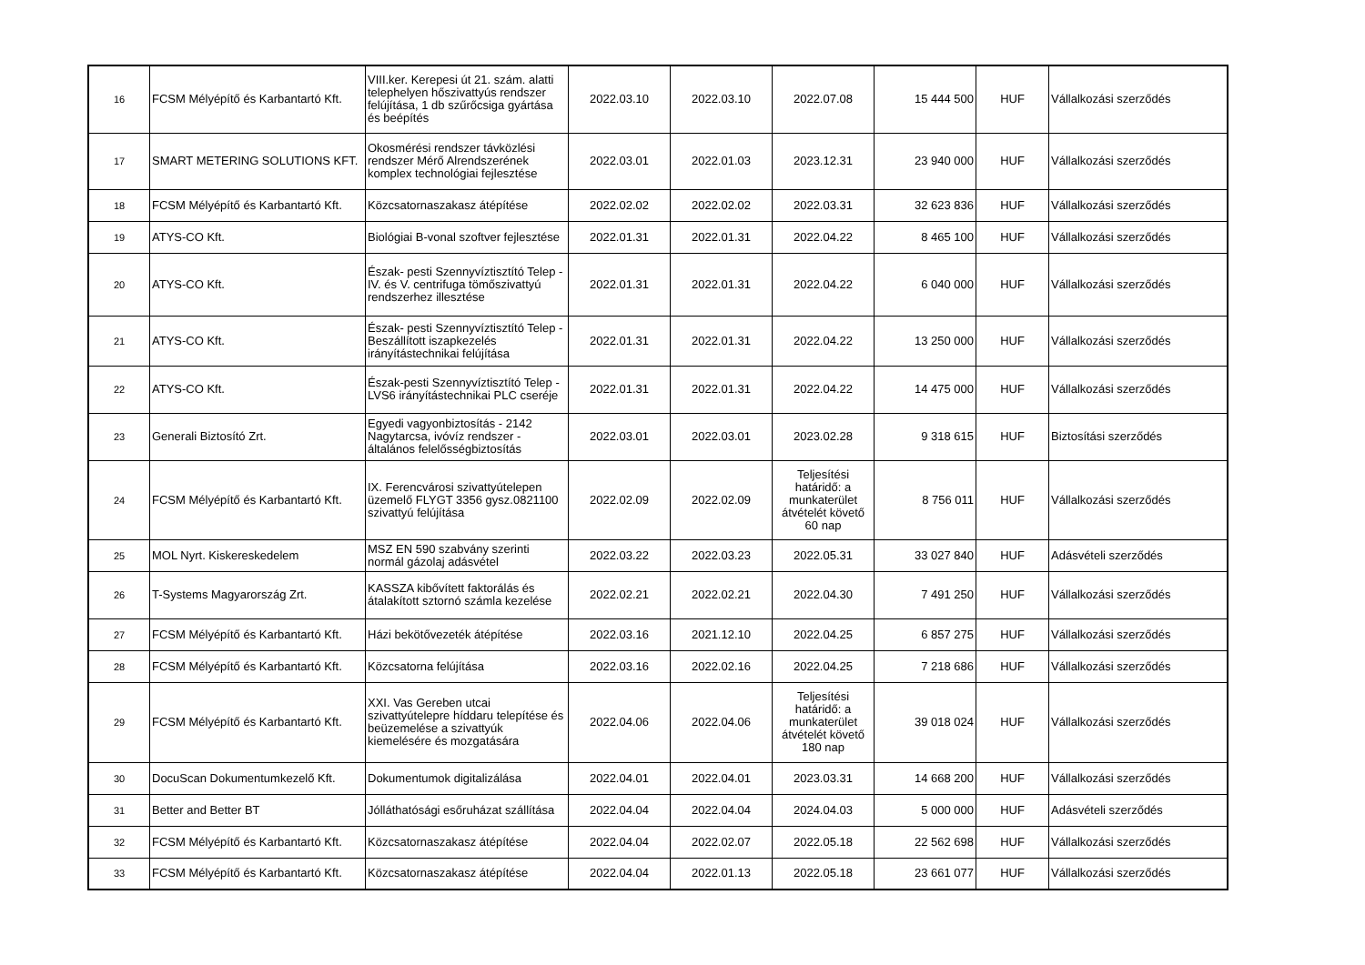| 16 | FCSM Mélyépítő és Karbantartó Kft. | VIII.ker. Kerepesi út 21. szám. alatti telephelyen hőszivattyús rendszer felújítása, 1 db szűrőcsiga gyártása és beépítés | 2022.03.10 | 2022.03.10 | 2022.07.08 | 15 444 500 | HUF | Vállalkozási szerződés |
| 17 | SMART METERING SOLUTIONS KFT. | Okosmérési rendszer távközlési rendszer Mérő Alrendszerének komplex technológiai fejlesztése | 2022.03.01 | 2022.01.03 | 2023.12.31 | 23 940 000 | HUF | Vállalkozási szerződés |
| 18 | FCSM Mélyépítő és Karbantartó Kft. | Közcsatornaszakasz átépítése | 2022.02.02 | 2022.02.02 | 2022.03.31 | 32 623 836 | HUF | Vállalkozási szerződés |
| 19 | ATYS-CO Kft. | Biológiai B-vonal szoftver fejlesztése | 2022.01.31 | 2022.01.31 | 2022.04.22 | 8 465 100 | HUF | Vállalkozási szerződés |
| 20 | ATYS-CO Kft. | Észak- pesti Szennyvíztisztító Telep - IV. és V. centrifuga tömőszivattyú rendszerhez illesztése | 2022.01.31 | 2022.01.31 | 2022.04.22 | 6 040 000 | HUF | Vállalkozási szerződés |
| 21 | ATYS-CO Kft. | Észak- pesti Szennyvíztisztító Telep - Beszállított iszapkezelés irányítástechnikai felújítása | 2022.01.31 | 2022.01.31 | 2022.04.22 | 13 250 000 | HUF | Vállalkozási szerződés |
| 22 | ATYS-CO Kft. | Észak-pesti Szennyvíztisztító Telep - LVS6 irányítástechnikai PLC cseréje | 2022.01.31 | 2022.01.31 | 2022.04.22 | 14 475 000 | HUF | Vállalkozási szerződés |
| 23 | Generali Biztosító Zrt. | Egyedi vagyonbiztosítás - 2142 Nagytarcsa, ivóvíz rendszer - általános felelősségbiztosítás | 2022.03.01 | 2022.03.01 | 2023.02.28 | 9 318 615 | HUF | Biztosítási szerződés |
| 24 | FCSM Mélyépítő és Karbantartó Kft. | IX. Ferencvárosi szivattyútelepen üzemelő FLYGT 3356 gysz.0821100 szivattyú felújítása | 2022.02.09 | 2022.02.09 | Teljesítési határidő: a munkaterület átvételét követő 60 nap | 8 756 011 | HUF | Vállalkozási szerződés |
| 25 | MOL Nyrt. Kiskereskedelem | MSZ EN 590 szabvány szerinti normál gázolaj adásvétel | 2022.03.22 | 2022.03.23 | 2022.05.31 | 33 027 840 | HUF | Adásvételi szerződés |
| 26 | T-Systems Magyarország Zrt. | KASSZA kibővített faktorálás és átalakított sztornó számla kezelése | 2022.02.21 | 2022.02.21 | 2022.04.30 | 7 491 250 | HUF | Vállalkozási szerződés |
| 27 | FCSM Mélyépítő és Karbantartó Kft. | Házi bekötővezeték átépítése | 2022.03.16 | 2021.12.10 | 2022.04.25 | 6 857 275 | HUF | Vállalkozási szerződés |
| 28 | FCSM Mélyépítő és Karbantartó Kft. | Közcsatorna felújítása | 2022.03.16 | 2022.02.16 | 2022.04.25 | 7 218 686 | HUF | Vállalkozási szerződés |
| 29 | FCSM Mélyépítő és Karbantartó Kft. | XXI. Vas Gereben utcai szivattyútelepre híddaru telepítése és beüzemelése a szivattyúk kiemelésére és mozgatására | 2022.04.06 | 2022.04.06 | Teljesítési határidő: a munkaterület átvételét követő 180 nap | 39 018 024 | HUF | Vállalkozási szerződés |
| 30 | DocuScan Dokumentumkezelő Kft. | Dokumentumok digitalizálása | 2022.04.01 | 2022.04.01 | 2023.03.31 | 14 668 200 | HUF | Vállalkozási szerződés |
| 31 | Better and Better BT | Jólláthatósági esőruházat szállítása | 2022.04.04 | 2022.04.04 | 2024.04.03 | 5 000 000 | HUF | Adásvételi szerződés |
| 32 | FCSM Mélyépítő és Karbantartó Kft. | Közcsatornaszakasz átépítése | 2022.04.04 | 2022.02.07 | 2022.05.18 | 22 562 698 | HUF | Vállalkozási szerződés |
| 33 | FCSM Mélyépítő és Karbantartó Kft. | Közcsatornaszakasz átépítése | 2022.04.04 | 2022.01.13 | 2022.05.18 | 23 661 077 | HUF | Vállalkozási szerződés |